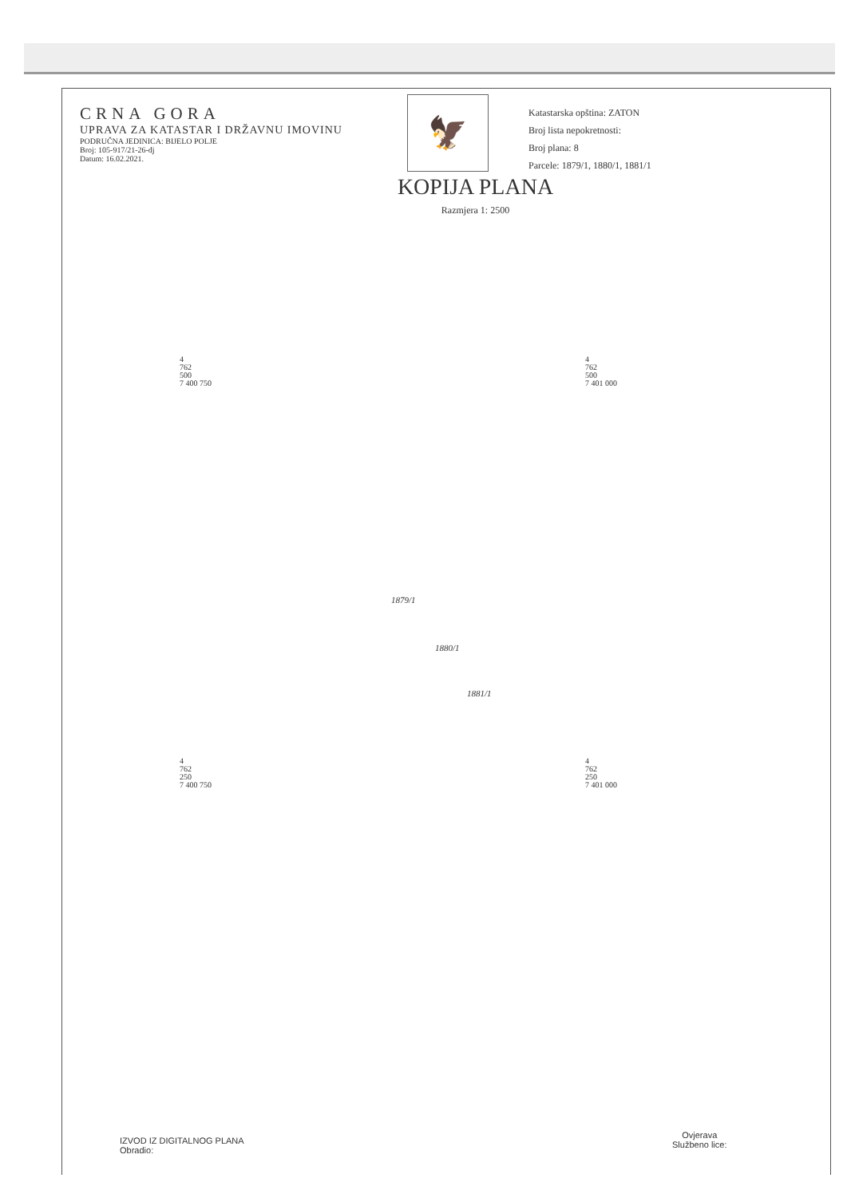CRNA GORA
UPRAVA ZA KATASTAR I DRŽAVNU IMOVINU
PODRUČNA JEDINICA: BIJELO POLJE
Broj: 105-917/21-26-dj
Datum: 16.02.2021.
🦅
Katastarska opština: ZATON
Broj lista nepokretnosti:
Broj plana: 8
Parcele: 1879/1, 1880/1, 1881/1
KOPIJA PLANA
Razmjera 1: 2500
4
762
500
7 400 750
4
762
500
7 401 000
4
762
250
7 400 750
4
762
250
7 401 000
1879/1
1880/1
1881/1
IZVOD IZ DIGITALNOG PLANA
Obradio:
Ovjerava
Službeno lice: